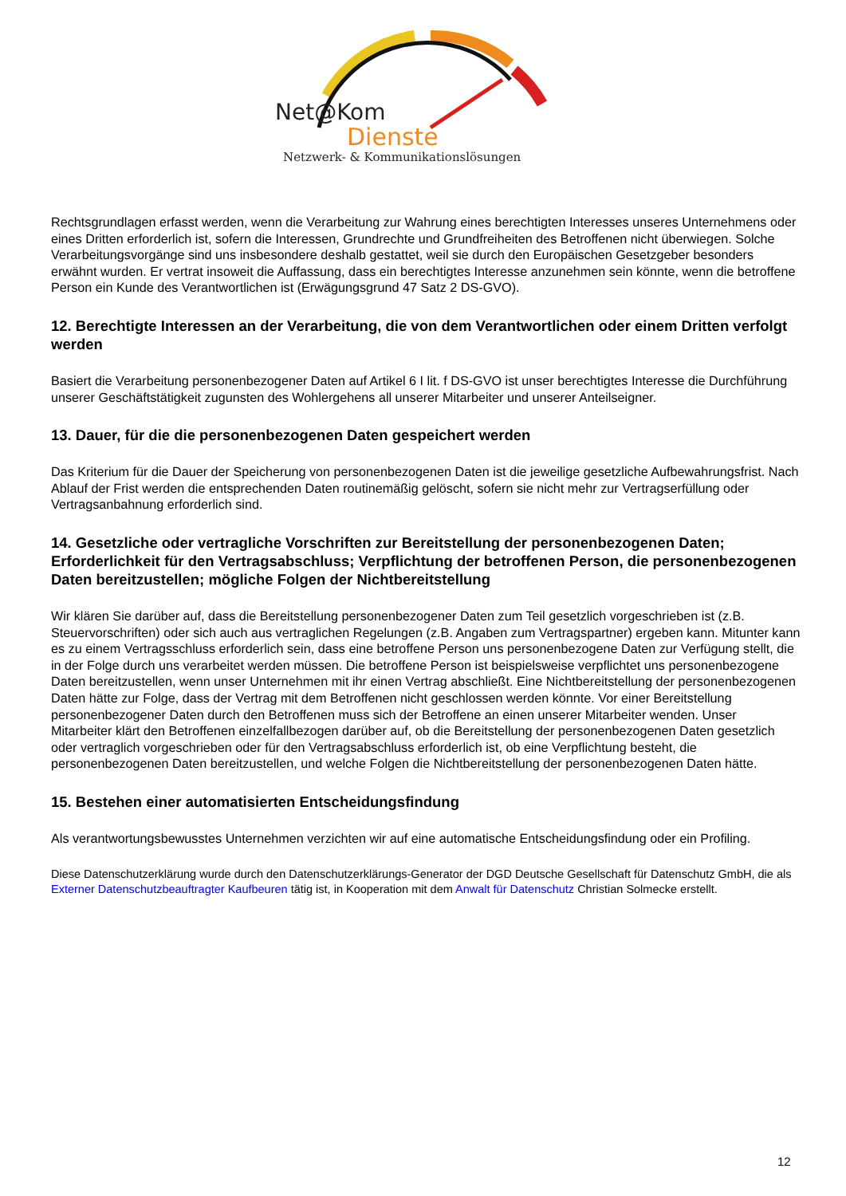Net@Kom
Dienste
Netzwerk- & Kommunikationslösungen
Rechtsgrundlagen erfasst werden, wenn die Verarbeitung zur Wahrung eines berechtigten Interesses unseres Unternehmens oder eines Dritten erforderlich ist, sofern die Interessen, Grundrechte und Grundfreiheiten des Betroffenen nicht überwiegen. Solche Verarbeitungsvorgänge sind uns insbesondere deshalb gestattet, weil sie durch den Europäischen Gesetzgeber besonders erwähnt wurden. Er vertrat insoweit die Auffassung, dass ein berechtigtes Interesse anzunehmen sein könnte, wenn die betroffene Person ein Kunde des Verantwortlichen ist (Erwägungsgrund 47 Satz 2 DS-GVO).
12. Berechtigte Interessen an der Verarbeitung, die von dem Verantwortlichen oder einem Dritten verfolgt werden
Basiert die Verarbeitung personenbezogener Daten auf Artikel 6 I lit. f DS-GVO ist unser berechtigtes Interesse die Durchführung unserer Geschäftstätigkeit zugunsten des Wohlergehens all unserer Mitarbeiter und unserer Anteilseigner.
13. Dauer, für die die personenbezogenen Daten gespeichert werden
Das Kriterium für die Dauer der Speicherung von personenbezogenen Daten ist die jeweilige gesetzliche Aufbewahrungsfrist. Nach Ablauf der Frist werden die entsprechenden Daten routinemäßig gelöscht, sofern sie nicht mehr zur Vertragserfüllung oder Vertragsanbahnung erforderlich sind.
14. Gesetzliche oder vertragliche Vorschriften zur Bereitstellung der personenbezogenen Daten; Erforderlichkeit für den Vertragsabschluss; Verpflichtung der betroffenen Person, die personenbezogenen Daten bereitzustellen; mögliche Folgen der Nichtbereitstellung
Wir klären Sie darüber auf, dass die Bereitstellung personenbezogener Daten zum Teil gesetzlich vorgeschrieben ist (z.B. Steuervorschriften) oder sich auch aus vertraglichen Regelungen (z.B. Angaben zum Vertragspartner) ergeben kann. Mitunter kann es zu einem Vertragsschluss erforderlich sein, dass eine betroffene Person uns personenbezogene Daten zur Verfügung stellt, die in der Folge durch uns verarbeitet werden müssen. Die betroffene Person ist beispielsweise verpflichtet uns personenbezogene Daten bereitzustellen, wenn unser Unternehmen mit ihr einen Vertrag abschließt. Eine Nichtbereitstellung der personenbezogenen Daten hätte zur Folge, dass der Vertrag mit dem Betroffenen nicht geschlossen werden könnte. Vor einer Bereitstellung personenbezogener Daten durch den Betroffenen muss sich der Betroffene an einen unserer Mitarbeiter wenden. Unser Mitarbeiter klärt den Betroffenen einzelfallbezogen darüber auf, ob die Bereitstellung der personenbezogenen Daten gesetzlich oder vertraglich vorgeschrieben oder für den Vertragsabschluss erforderlich ist, ob eine Verpflichtung besteht, die personenbezogenen Daten bereitzustellen, und welche Folgen die Nichtbereitstellung der personenbezogenen Daten hätte.
15. Bestehen einer automatisierten Entscheidungsfindung
Als verantwortungsbewusstes Unternehmen verzichten wir auf eine automatische Entscheidungsfindung oder ein Profiling.
Diese Datenschutzerklärung wurde durch den Datenschutzerklärungs-Generator der DGD Deutsche Gesellschaft für Datenschutz GmbH, die als Externer Datenschutzbeauftragter Kaufbeuren tätig ist, in Kooperation mit dem Anwalt für Datenschutz Christian Solmecke erstellt.
12